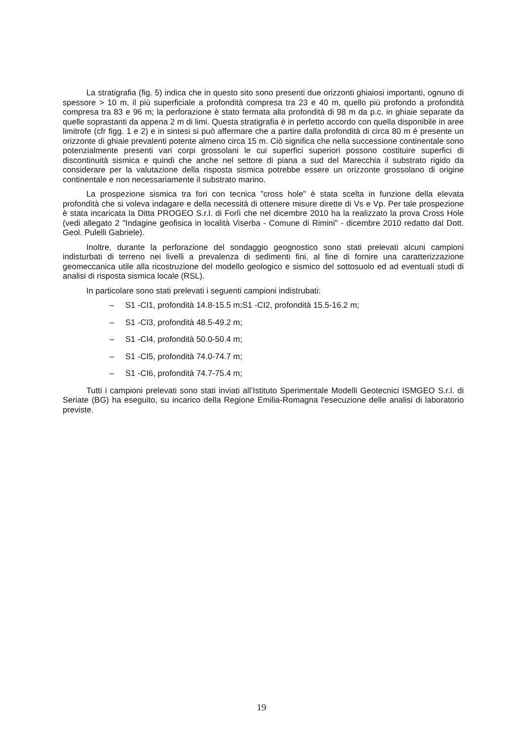La stratigrafia (fig. 5) indica che in questo sito sono presenti due orizzonti ghiaiosi importanti, ognuno di spessore > 10 m, il più superficiale a profondità compresa tra 23 e 40 m, quello più profondo a profondità compresa tra 83 e 96 m; la perforazione è stato fermata alla profondità di 98 m da p.c. in ghiaie separate da quelle soprastanti da appena 2 m di limi. Questa stratigrafia è in perfetto accordo con quella disponibile in aree limitrofe (cfr figg. 1 e 2) e in sintesi si può affermare che a partire dalla profondità di circa 80 m è presente un orizzonte di ghiaie prevalenti potente almeno circa 15 m. Ciò significa che nella successione continentale sono potenzialmente presenti vari corpi grossolani le cui superfici superiori possono costituire superfici di discontinuità sismica e quindi che anche nel settore di piana a sud del Marecchia il substrato rigido da considerare per la valutazione della risposta sismica potrebbe essere un orizzonte grossolano di origine continentale e non necessariamente il substrato marino.
La prospezione sismica tra fori con tecnica "cross hole" è stata scelta in funzione della elevata profondità che si voleva indagare e della necessità di ottenere misure dirette di Vs e Vp. Per tale prospezione è stata incaricata la Ditta PROGEO S.r.l. di Forlì che nel dicembre 2010 ha la realizzato la prova Cross Hole (vedi allegato 2 "Indagine geofisica in località Viserba - Comune di Rimini" - dicembre 2010 redatto dal Dott. Geol. Pulelli Gabriele).
Inoltre, durante la perforazione del sondaggio geognostico sono stati prelevati alcuni campioni indisturbati di terreno nei livelli a prevalenza di sedimenti fini, al fine di fornire una caratterizzazione geomeccanica utile alla ricostruzione del modello geologico e sismico del sottosuolo ed ad eventuali studi di analisi di risposta sismica locale (RSL).
In particolare sono stati prelevati i seguenti campioni indistrubati:
– S1 -CI1, profondità 14.8-15.5 m;S1 -CI2, profondità 15.5-16.2 m;
– S1 -CI3, profondità 48.5-49.2 m;
– S1 -CI4, profondità 50.0-50.4 m;
– S1 -CI5, profondità 74.0-74.7 m;
– S1 -CI6, profondità 74.7-75.4 m;
Tutti i campioni prelevati sono stati inviati all’Istituto Sperimentale Modelli Geotecnici ISMGEO S.r.l. di Seriate (BG) ha eseguito, su incarico della Regione Emilia-Romagna l'esecuzione delle analisi di laboratorio previste.
19